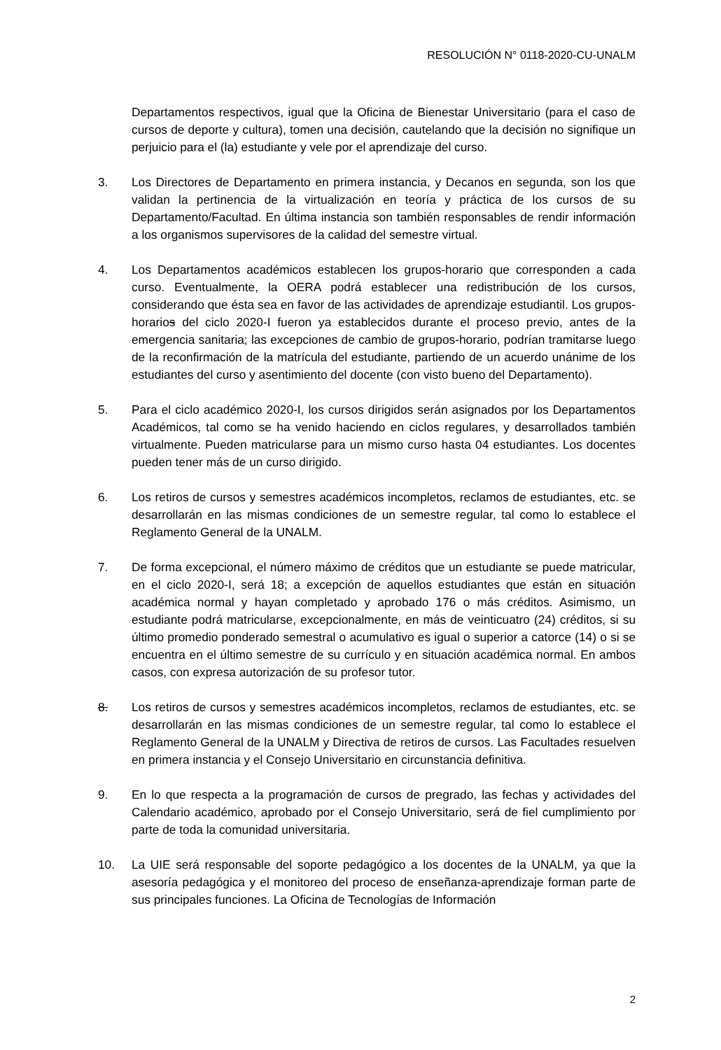RESOLUCIÓN N° 0118-2020-CU-UNALM
Departamentos respectivos, igual que la Oficina de Bienestar Universitario (para el caso de cursos de deporte y cultura), tomen una decisión, cautelando que la decisión no signifique un perjuicio para el (la) estudiante y vele por el aprendizaje del curso.
3. Los Directores de Departamento en primera instancia, y Decanos en segunda, son los que validan la pertinencia de la virtualización en teoría y práctica de los cursos de su Departamento/Facultad. En última instancia son también responsables de rendir información a los organismos supervisores de la calidad del semestre virtual.
4. Los Departamentos académicos establecen los grupos-horario que corresponden a cada curso. Eventualmente, la OERA podrá establecer una redistribución de los cursos, considerando que ésta sea en favor de las actividades de aprendizaje estudiantil. Los grupos-horarios del ciclo 2020-I fueron ya establecidos durante el proceso previo, antes de la emergencia sanitaria; las excepciones de cambio de grupos-horario, podrían tramitarse luego de la reconfirmación de la matrícula del estudiante, partiendo de un acuerdo unánime de los estudiantes del curso y asentimiento del docente (con visto bueno del Departamento).
5. Para el ciclo académico 2020-I, los cursos dirigidos serán asignados por los Departamentos Académicos, tal como se ha venido haciendo en ciclos regulares, y desarrollados también virtualmente. Pueden matricularse para un mismo curso hasta 04 estudiantes. Los docentes pueden tener más de un curso dirigido.
6. Los retiros de cursos y semestres académicos incompletos, reclamos de estudiantes, etc. se desarrollarán en las mismas condiciones de un semestre regular, tal como lo establece el Reglamento General de la UNALM.
7. De forma excepcional, el número máximo de créditos que un estudiante se puede matricular, en el ciclo 2020-I, será 18; a excepción de aquellos estudiantes que están en situación académica normal y hayan completado y aprobado 176 o más créditos. Asimismo, un estudiante podrá matricularse, excepcionalmente, en más de veinticuatro (24) créditos, si su último promedio ponderado semestral o acumulativo es igual o superior a catorce (14) o si se encuentra en el último semestre de su currículo y en situación académica normal. En ambos casos, con expresa autorización de su profesor tutor.
8. Los retiros de cursos y semestres académicos incompletos, reclamos de estudiantes, etc. se desarrollarán en las mismas condiciones de un semestre regular, tal como lo establece el Reglamento General de la UNALM y Directiva de retiros de cursos. Las Facultades resuelven en primera instancia y el Consejo Universitario en circunstancia definitiva.
9. En lo que respecta a la programación de cursos de pregrado, las fechas y actividades del Calendario académico, aprobado por el Consejo Universitario, será de fiel cumplimiento por parte de toda la comunidad universitaria.
10. La UIE será responsable del soporte pedagógico a los docentes de la UNALM, ya que la asesoría pedagógica y el monitoreo del proceso de enseñanza-aprendizaje forman parte de sus principales funciones. La Oficina de Tecnologías de Información
2